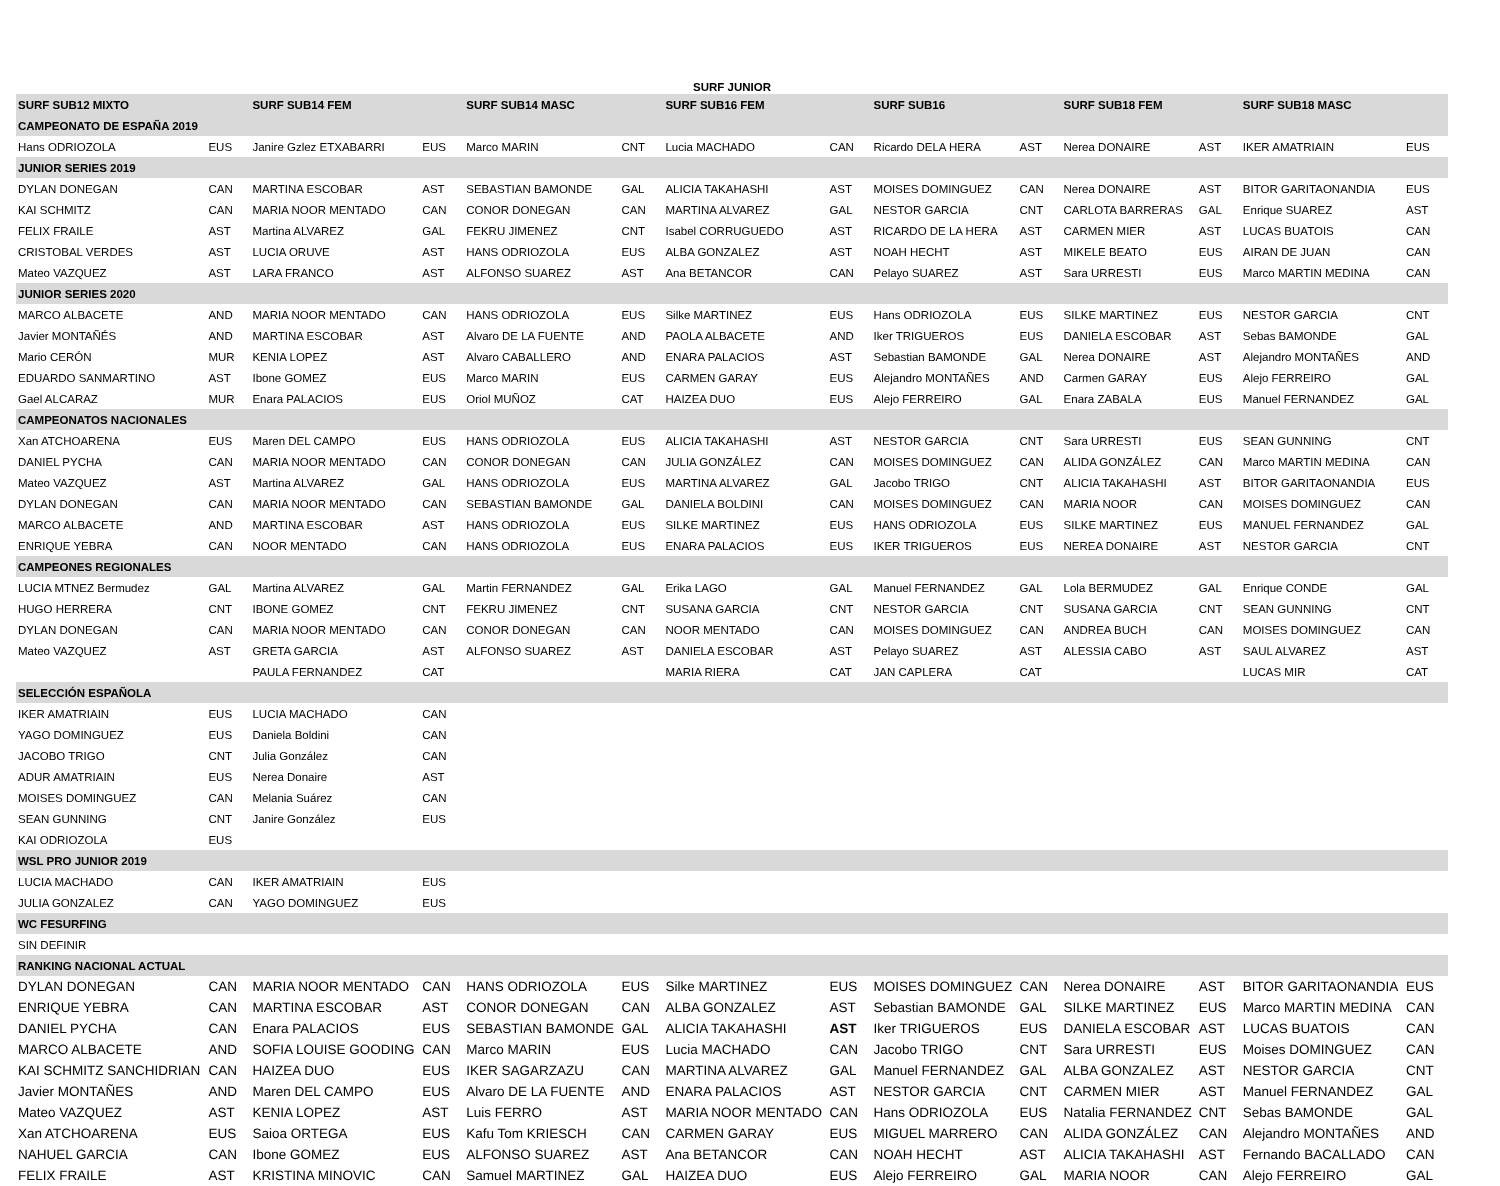| SURF JUNIOR | | | | | | | | | | | | | |
| --- | --- | --- | --- | --- | --- | --- | --- | --- | --- | --- | --- | --- | --- |
| SURF SUB12 MIXTO | | SURF SUB14 FEM | | SURF SUB14 MASC | | SURF SUB16 FEM | | SURF SUB16 | | SURF SUB18 FEM | | SURF SUB18 MASC | |
| CAMPEONATO DE ESPAÑA 2019 | | | | | | | | | | | | | |
| Hans ODRIOZOLA | EUS | Janire Gzlez ETXABARRI | EUS | Marco MARIN | CNT | Lucia MACHADO | CAN | Ricardo DELA HERA | AST | Nerea DONAIRE | AST | IKER AMATRIAIN | EUS |
| JUNIOR SERIES 2019 | | | | | | | | | | | | | |
| DYLAN DONEGAN | CAN | MARTINA ESCOBAR | AST | SEBASTIAN BAMONDE | GAL | ALICIA TAKAHASHI | AST | MOISES DOMINGUEZ | CAN | Nerea DONAIRE | AST | BITOR GARITAONANDIA | EUS |
| KAI SCHMITZ | CAN | MARIA NOOR MENTADO | CAN | CONOR DONEGAN | CAN | MARTINA ALVAREZ | GAL | NESTOR GARCIA | CNT | CARLOTA BARRERAS | GAL | Enrique SUAREZ | AST |
| FELIX FRAILE | AST | Martina ALVAREZ | GAL | FEKRU JIMENEZ | CNT | Isabel CORRUGUEDO | AST | RICARDO DE LA HERA | AST | CARMEN MIER | AST | LUCAS BUATOIS | CAN |
| CRISTOBAL VERDES | AST | LUCIA ORUVE | AST | HANS ODRIOZOLA | EUS | ALBA GONZALEZ | AST | NOAH HECHT | AST | MIKELE BEATO | EUS | AIRAN DE JUAN | CAN |
| Mateo VAZQUEZ | AST | LARA FRANCO | AST | ALFONSO SUAREZ | AST | Ana BETANCOR | CAN | Pelayo SUAREZ | AST | Sara URRESTI | EUS | Marco MARTIN MEDINA | CAN |
| JUNIOR SERIES 2020 | | | | | | | | | | | | | |
| MARCO ALBACETE | AND | MARIA NOOR MENTADO | CAN | HANS ODRIOZOLA | EUS | Silke MARTINEZ | EUS | Hans ODRIOZOLA | EUS | SILKE MARTINEZ | EUS | NESTOR GARCIA | CNT |
| Javier MONTAÑÉS | AND | MARTINA ESCOBAR | AST | Alvaro DE LA FUENTE | AND | PAOLA ALBACETE | AND | Iker TRIGUEROS | EUS | DANIELA ESCOBAR | AST | Sebas BAMONDE | GAL |
| Mario CERÓN | MUR | KENIA LOPEZ | AST | Alvaro CABALLERO | AND | ENARA PALACIOS | AST | Sebastian BAMONDE | GAL | Nerea DONAIRE | AST | Alejandro MONTAÑES | AND |
| EDUARDO SANMARTINO | AST | Ibone GOMEZ | EUS | Marco MARIN | EUS | CARMEN GARAY | EUS | Alejandro MONTAÑES | AND | Carmen GARAY | EUS | Alejo FERREIRO | GAL |
| Gael ALCARAZ | MUR | Enara PALACIOS | EUS | Oriol MUÑOZ | CAT | HAIZEA DUO | EUS | Alejo FERREIRO | GAL | Enara ZABALA | EUS | Manuel FERNANDEZ | GAL |
| CAMPEONATOS NACIONALES | | | | | | | | | | | | | |
| Xan ATCHOARENA | EUS | Maren DEL CAMPO | EUS | HANS ODRIOZOLA | EUS | ALICIA TAKAHASHI | AST | NESTOR GARCIA | CNT | Sara URRESTI | EUS | SEAN GUNNING | CNT |
| DANIEL PYCHA | CAN | MARIA NOOR MENTADO | CAN | CONOR DONEGAN | CAN | JULIA GONZÁLEZ | CAN | MOISES DOMINGUEZ | CAN | ALIDA GONZÁLEZ | CAN | Marco MARTIN MEDINA | CAN |
| Mateo VAZQUEZ | AST | Martina ALVAREZ | GAL | HANS ODRIOZOLA | EUS | MARTINA ALVAREZ | GAL | Jacobo TRIGO | CNT | ALICIA TAKAHASHI | AST | BITOR GARITAONANDIA | EUS |
| DYLAN DONEGAN | CAN | MARIA NOOR MENTADO | CAN | SEBASTIAN BAMONDE | GAL | DANIELA BOLDINI | CAN | MOISES DOMINGUEZ | CAN | MARIA NOOR | CAN | MOISES DOMINGUEZ | CAN |
| MARCO ALBACETE | AND | MARTINA ESCOBAR | AST | HANS ODRIOZOLA | EUS | SILKE MARTINEZ | EUS | HANS ODRIOZOLA | EUS | SILKE MARTINEZ | EUS | MANUEL FERNANDEZ | GAL |
| ENRIQUE YEBRA | CAN | NOOR MENTADO | CAN | HANS ODRIOZOLA | EUS | ENARA PALACIOS | EUS | IKER TRIGUEROS | EUS | NEREA DONAIRE | AST | NESTOR GARCIA | CNT |
| CAMPEONES REGIONALES | | | | | | | | | | | | | |
| LUCIA MTNEZ Bermudez | GAL | Martina ALVAREZ | GAL | Martin FERNANDEZ | GAL | Erika LAGO | GAL | Manuel FERNANDEZ | GAL | Lola BERMUDEZ | GAL | Enrique CONDE | GAL |
| HUGO HERRERA | CNT | IBONE GOMEZ | CNT | FEKRU JIMENEZ | CNT | SUSANA GARCIA | CNT | NESTOR GARCIA | CNT | SUSANA GARCIA | CNT | SEAN GUNNING | CNT |
| DYLAN DONEGAN | CAN | MARIA NOOR MENTADO | CAN | CONOR DONEGAN | CAN | NOOR MENTADO | CAN | MOISES DOMINGUEZ | CAN | ANDREA BUCH | CAN | MOISES DOMINGUEZ | CAN |
| Mateo VAZQUEZ | AST | GRETA GARCIA | AST | ALFONSO SUAREZ | AST | DANIELA ESCOBAR | AST | Pelayo SUAREZ | AST | ALESSIA CABO | AST | SAUL ALVAREZ | AST |
| | | PAULA FERNANDEZ | CAT | | | MARIA RIERA | CAT | JAN CAPLERA | CAT | | | LUCAS MIR | CAT |
| SELECCIÓN ESPAÑOLA | | | | | | | | | | | | | |
| IKER AMATRIAIN | EUS | LUCIA MACHADO | CAN | | | | | | | | | | |
| YAGO DOMINGUEZ | EUS | Daniela Boldini | CAN | | | | | | | | | | |
| JACOBO TRIGO | CNT | Julia González | CAN | | | | | | | | | | |
| ADUR AMATRIAIN | EUS | Nerea Donaire | AST | | | | | | | | | | |
| MOISES DOMINGUEZ | CAN | Melania Suárez | CAN | | | | | | | | | | |
| SEAN GUNNING | CNT | Janire González | EUS | | | | | | | | | | |
| KAI ODRIOZOLA | EUS | | | | | | | | | | | | |
| WSL PRO JUNIOR 2019 | | | | | | | | | | | | | |
| LUCIA MACHADO | CAN | IKER AMATRIAIN | EUS | | | | | | | | | | |
| JULIA GONZALEZ | CAN | YAGO DOMINGUEZ | EUS | | | | | | | | | | |
| WC FESURFING | | | | | | | | | | | | | |
| SIN DEFINIR | | | | | | | | | | | | | |
| RANKING NACIONAL ACTUAL | | | | | | | | | | | | | |
| DYLAN DONEGAN | CAN | MARIA NOOR MENTADO | CAN | HANS ODRIOZOLA | EUS | Silke MARTINEZ | EUS | MOISES DOMINGUEZ | CAN | Nerea DONAIRE | AST | BITOR GARITAONANDIA | EUS |
| ENRIQUE YEBRA | CAN | MARTINA ESCOBAR | AST | CONOR DONEGAN | CAN | ALBA GONZALEZ | AST | Sebastian BAMONDE | GAL | SILKE MARTINEZ | EUS | Marco MARTIN MEDINA | CAN |
| DANIEL PYCHA | CAN | Enara PALACIOS | EUS | SEBASTIAN BAMONDE | GAL | ALICIA TAKAHASHI | AST | Iker TRIGUEROS | EUS | DANIELA ESCOBAR | AST | LUCAS BUATOIS | CAN |
| MARCO ALBACETE | AND | SOFIA LOUISE GOODING | CAN | Marco MARIN | EUS | Lucia MACHADO | CAN | Jacobo TRIGO | CNT | Sara URRESTI | EUS | Moises DOMINGUEZ | CAN |
| KAI SCHMITZ SANCHIDRIAN | CAN | HAIZEA DUO | EUS | IKER SAGARZAZU | CAN | MARTINA ALVAREZ | GAL | Manuel FERNANDEZ | GAL | ALBA GONZALEZ | AST | NESTOR GARCIA | CNT |
| Javier MONTAÑES | AND | Maren DEL CAMPO | EUS | Alvaro DE LA FUENTE | AND | ENARA PALACIOS | AST | NESTOR GARCIA | CNT | CARMEN MIER | AST | Manuel FERNANDEZ | GAL |
| Mateo VAZQUEZ | AST | KENIA LOPEZ | AST | Luis FERRO | AST | MARIA NOOR MENTADO | CAN | Hans ODRIOZOLA | EUS | Natalia FERNANDEZ | CNT | Sebas BAMONDE | GAL |
| Xan ATCHOARENA | EUS | Saioa ORTEGA | EUS | Kafu Tom KRIESCH | CAN | CARMEN GARAY | EUS | MIGUEL MARRERO | CAN | ALIDA GONZÁLEZ | CAN | Alejandro MONTAÑES | AND |
| NAHUEL GARCIA | CAN | Ibone GOMEZ | EUS | ALFONSO SUAREZ | AST | Ana BETANCOR | CAN | NOAH HECHT | AST | ALICIA TAKAHASHI | AST | Fernando BACALLADO | CAN |
| FELIX FRAILE | AST | KRISTINA MINOVIC | CAN | Samuel MARTINEZ | GAL | HAIZEA DUO | EUS | Alejo FERREIRO | GAL | MARIA NOOR | CAN | Alejo FERREIRO | GAL |